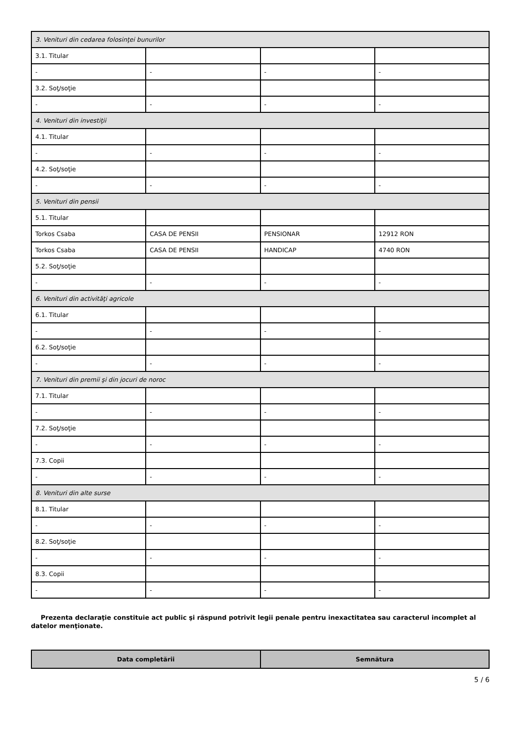| 3. Venituri din cedarea folosinţei bunurilor | | | |
| 3.1. Titular | | | |
| - | - | - | - |
| 3.2. Soţ/soţie | | | |
| - | - | - | - |
| 4. Venituri din investiţii | | | |
| 4.1. Titular | | | |
| - | - | - | - |
| 4.2. Soţ/soţie | | | |
| - | - | - | - |
| 5. Venituri din pensii | | | |
| 5.1. Titular | | | |
| Torkos Csaba | CASA DE PENSII | PENSIONAR | 12912 RON |
| Torkos Csaba | CASA DE PENSII | HANDICAP | 4740 RON |
| 5.2. Soţ/soţie | | | |
| - | - | - | - |
| 6. Venituri din activităţi agricole | | | |
| 6.1. Titular | | | |
| - | - | - | - |
| 6.2. Soţ/soţie | | | |
| - | - | - | - |
| 7. Venituri din premii şi din jocuri de noroc | | | |
| 7.1. Titular | | | |
| - | - | - | - |
| 7.2. Soţ/soţie | | | |
| - | - | - | - |
| 7.3. Copii | | | |
| - | - | - | - |
| 8. Venituri din alte surse | | | |
| 8.1. Titular | | | |
| - | - | - | - |
| 8.2. Soţ/soţie | | | |
| - | - | - | - |
| 8.3. Copii | | | |
| - | - | - | - |
Prezenta declaraţie constituie act public şi răspund potrivit legii penale pentru inexactitatea sau caracterul incomplet al datelor menţionate.
| Data completării | Semnătura |
| --- | --- |
5 / 6